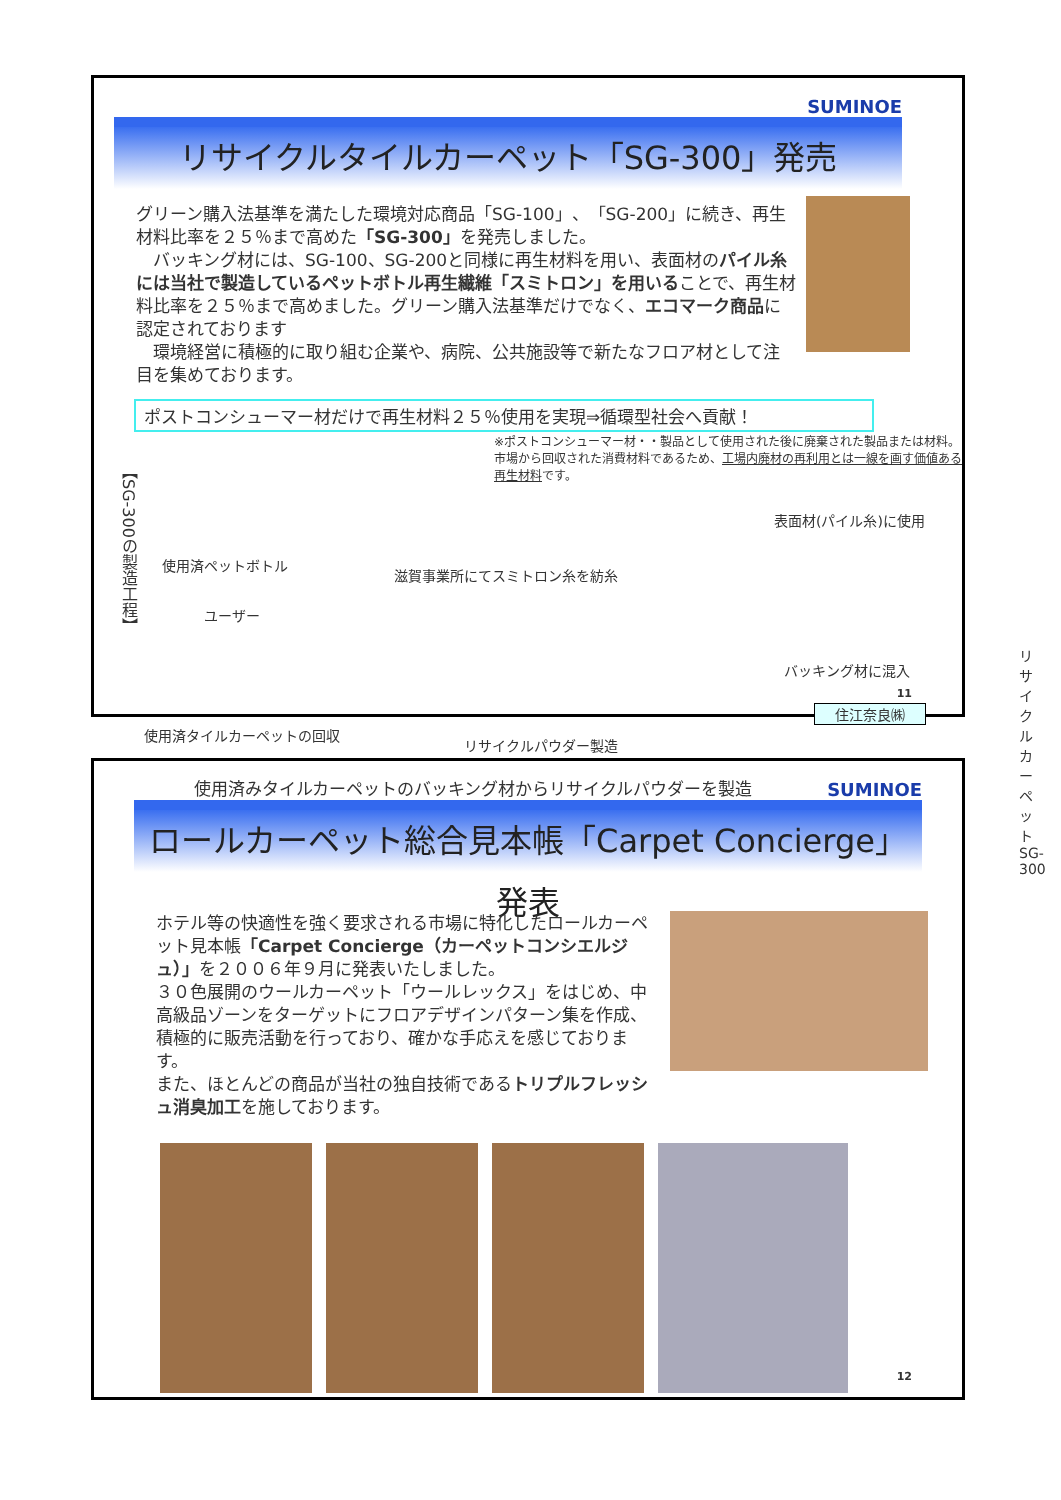SUMINOE
リサイクルタイルカーペット「SG-300」発売
グリーン購入法基準を満たした環境対応商品「SG-100」、「SG-200」に続き、再生材料比率を２５％まで高めた「SG-300」を発売しました。
　バッキング材には、SG-100、SG-200と同様に再生材料を用い、表面材のパイル糸には当社で製造しているペットボトル再生繊維「スミトロン」を用いることで、再生材料比率を２５％まで高めました。グリーン購入法基準だけでなく、エコマーク商品に認定されております
　環境経営に積極的に取り組む企業や、病院、公共施設等で新たなフロア材として注目を集めております。
ポストコンシューマー材だけで再生材料２５％使用を実現⇒循環型社会へ貢献！
※ポストコンシューマー材・・製品として使用された後に廃棄された製品または材料。市場から回収された消費材料であるため、工場内廃材の再利用とは一線を画す価値ある再生材料です。
【SG-300の製造工程】
使用済ペットボトル
滋賀事業所にてスミトロン糸を紡糸
表面材(パイル糸)に使用
ユーザー
使用済タイルカーペットの回収
リサイクルパウダー製造
バッキング材に混入
住江奈良㈱
リサイクルカーペットSG-300
使用済みタイルカーペットのバッキング材からリサイクルパウダーを製造
11
SUMINOE
ロールカーペット総合見本帳「Carpet Concierge」発表
ホテル等の快適性を強く要求される市場に特化したロールカーペット見本帳「Carpet Concierge（カーペットコンシエルジュ）」を２００６年９月に発表いたしました。
３０色展開のウールカーペット「ウールレックス」をはじめ、中高級品ゾーンをターゲットにフロアデザインパターン集を作成、積極的に販売活動を行っており、確かな手応えを感じております。
また、ほとんどの商品が当社の独自技術であるトリプルフレッシュ消臭加工を施しております。
12